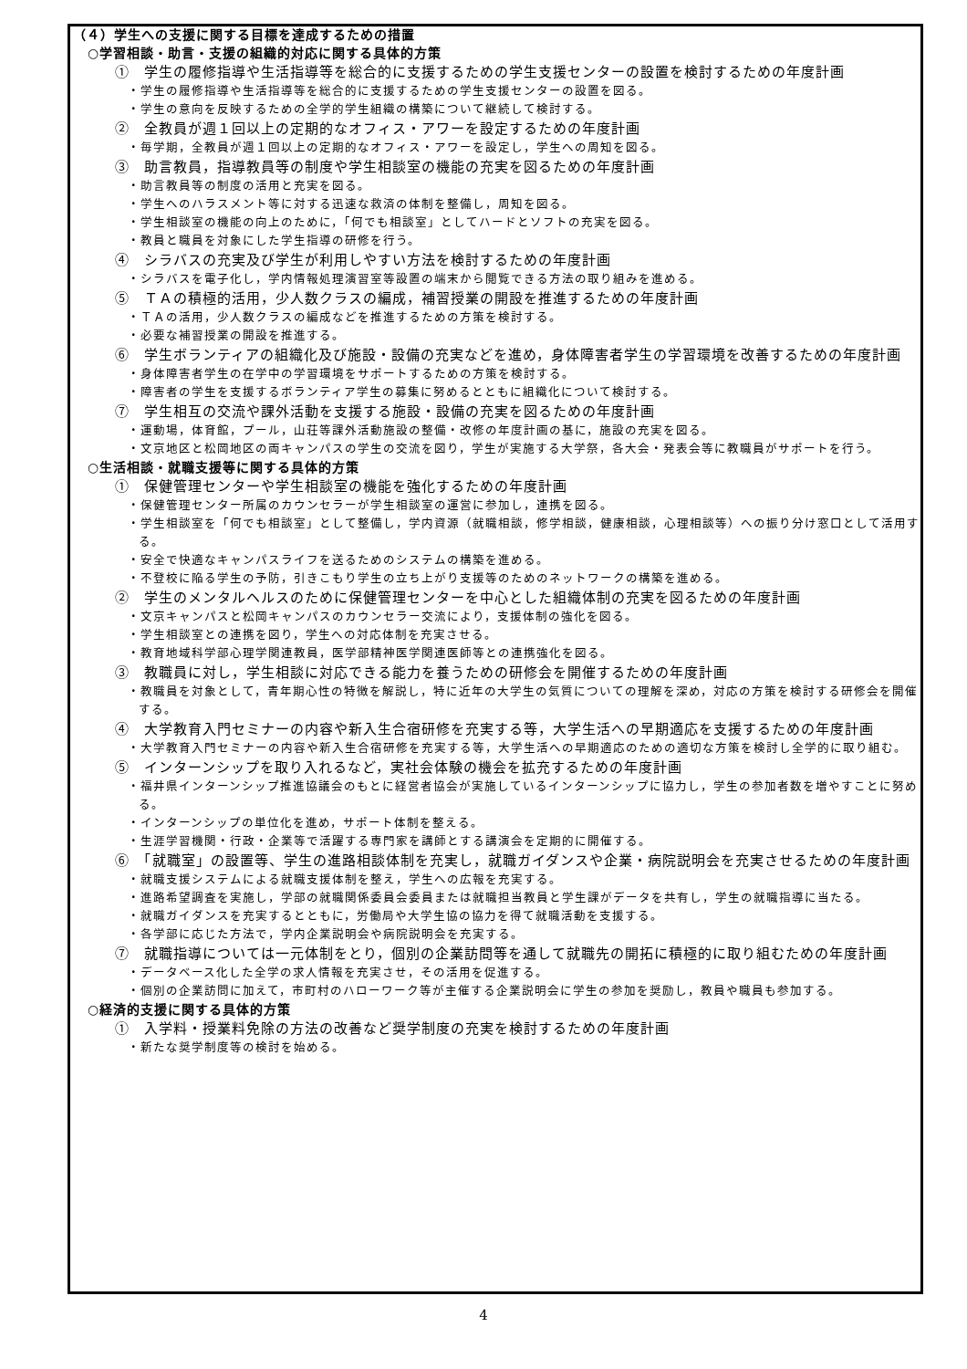（４）学生への支援に関する目標を達成するための措置
○学習相談・助言・支援の組織的対応に関する具体的方策
①　学生の履修指導や生活指導等を総合的に支援するための学生支援センターの設置を検討するための年度計画
・学生の履修指導や生活指導等を総合的に支援するための学生支援センターの設置を図る。
・学生の意向を反映するための全学的学生組織の構築について継続して検討する。
②　全教員が週１回以上の定期的なオフィス・アワーを設定するための年度計画
・毎学期，全教員が週１回以上の定期的なオフィス・アワーを設定し，学生への周知を図る。
③　助言教員，指導教員等の制度や学生相談室の機能の充実を図るための年度計画
・助言教員等の制度の活用と充実を図る。
・学生へのハラスメント等に対する迅速な救済の体制を整備し，周知を図る。
・学生相談室の機能の向上のために，「何でも相談室」としてハードとソフトの充実を図る。
・教員と職員を対象にした学生指導の研修を行う。
④　シラバスの充実及び学生が利用しやすい方法を検討するための年度計画
・シラバスを電子化し，学内情報処理演習室等設置の端末から閲覧できる方法の取り組みを進める。
⑤　ＴＡの積極的活用，少人数クラスの編成，補習授業の開設を推進するための年度計画
・ＴＡの活用，少人数クラスの編成などを推進するための方策を検討する。
・必要な補習授業の開設を推進する。
⑥　学生ボランティアの組織化及び施設・設備の充実などを進め，身体障害者学生の学習環境を改善するための年度計画
・身体障害者学生の在学中の学習環境をサポートするための方策を検討する。
・障害者の学生を支援するボランティア学生の募集に努めるとともに組織化について検討する。
⑦　学生相互の交流や課外活動を支援する施設・設備の充実を図るための年度計画
・運動場，体育館，プール，山荘等課外活動施設の整備・改修の年度計画の基に，施設の充実を図る。
・文京地区と松岡地区の両キャンパスの学生の交流を図り，学生が実施する大学祭，各大会・発表会等に教職員がサポートを行う。
○生活相談・就職支援等に関する具体的方策
①　保健管理センターや学生相談室の機能を強化するための年度計画
・保健管理センター所属のカウンセラーが学生相談室の運営に参加し，連携を図る。
・学生相談室を「何でも相談室」として整備し，学内資源（就職相談，修学相談，健康相談，心理相談等）への振り分け窓口として活用する。
・安全で快適なキャンパスライフを送るためのシステムの構築を進める。
・不登校に陥る学生の予防，引きこもり学生の立ち上がり支援等のためのネットワークの構築を進める。
②　学生のメンタルヘルスのために保健管理センターを中心とした組織体制の充実を図るための年度計画
・文京キャンパスと松岡キャンパスのカウンセラー交流により，支援体制の強化を図る。
・学生相談室との連携を図り，学生への対応体制を充実させる。
・教育地域科学部心理学関連教員，医学部精神医学関連医師等との連携強化を図る。
③　教職員に対し，学生相談に対応できる能力を養うための研修会を開催するための年度計画
・教職員を対象として，青年期心性の特徴を解説し，特に近年の大学生の気質についての理解を深め，対応の方策を検討する研修会を開催する。
④　大学教育入門セミナーの内容や新入生合宿研修を充実する等，大学生活への早期適応を支援するための年度計画
・大学教育入門セミナーの内容や新入生合宿研修を充実する等，大学生活への早期適応のための適切な方策を検討し全学的に取り組む。
⑤　インターンシップを取り入れるなど，実社会体験の機会を拡充するための年度計画
・福井県インターンシップ推進協議会のもとに経営者協会が実施しているインターンシップに協力し，学生の参加者数を増やすことに努める。
・インターンシップの単位化を進め，サポート体制を整える。
・生涯学習機関・行政・企業等で活躍する専門家を講師とする講演会を定期的に開催する。
⑥　「就職室」の設置等、学生の進路相談体制を充実し，就職ガイダンスや企業・病院説明会を充実させるための年度計画
・就職支援システムによる就職支援体制を整え，学生への広報を充実する。
・進路希望調査を実施し，学部の就職関係委員会委員または就職担当教員と学生課がデータを共有し，学生の就職指導に当たる。
・就職ガイダンスを充実するとともに，労働局や大学生協の協力を得て就職活動を支援する。
・各学部に応じた方法で，学内企業説明会や病院説明会を充実する。
⑦　就職指導については一元体制をとり，個別の企業訪問等を通して就職先の開拓に積極的に取り組むための年度計画
・データベース化した全学の求人情報を充実させ，その活用を促進する。
・個別の企業訪問に加えて，市町村のハローワーク等が主催する企業説明会に学生の参加を奨励し，教員や職員も参加する。
○経済的支援に関する具体的方策
①　入学料・授業料免除の方法の改善など奨学制度の充実を検討するための年度計画
・新たな奨学制度等の検討を始める。
4